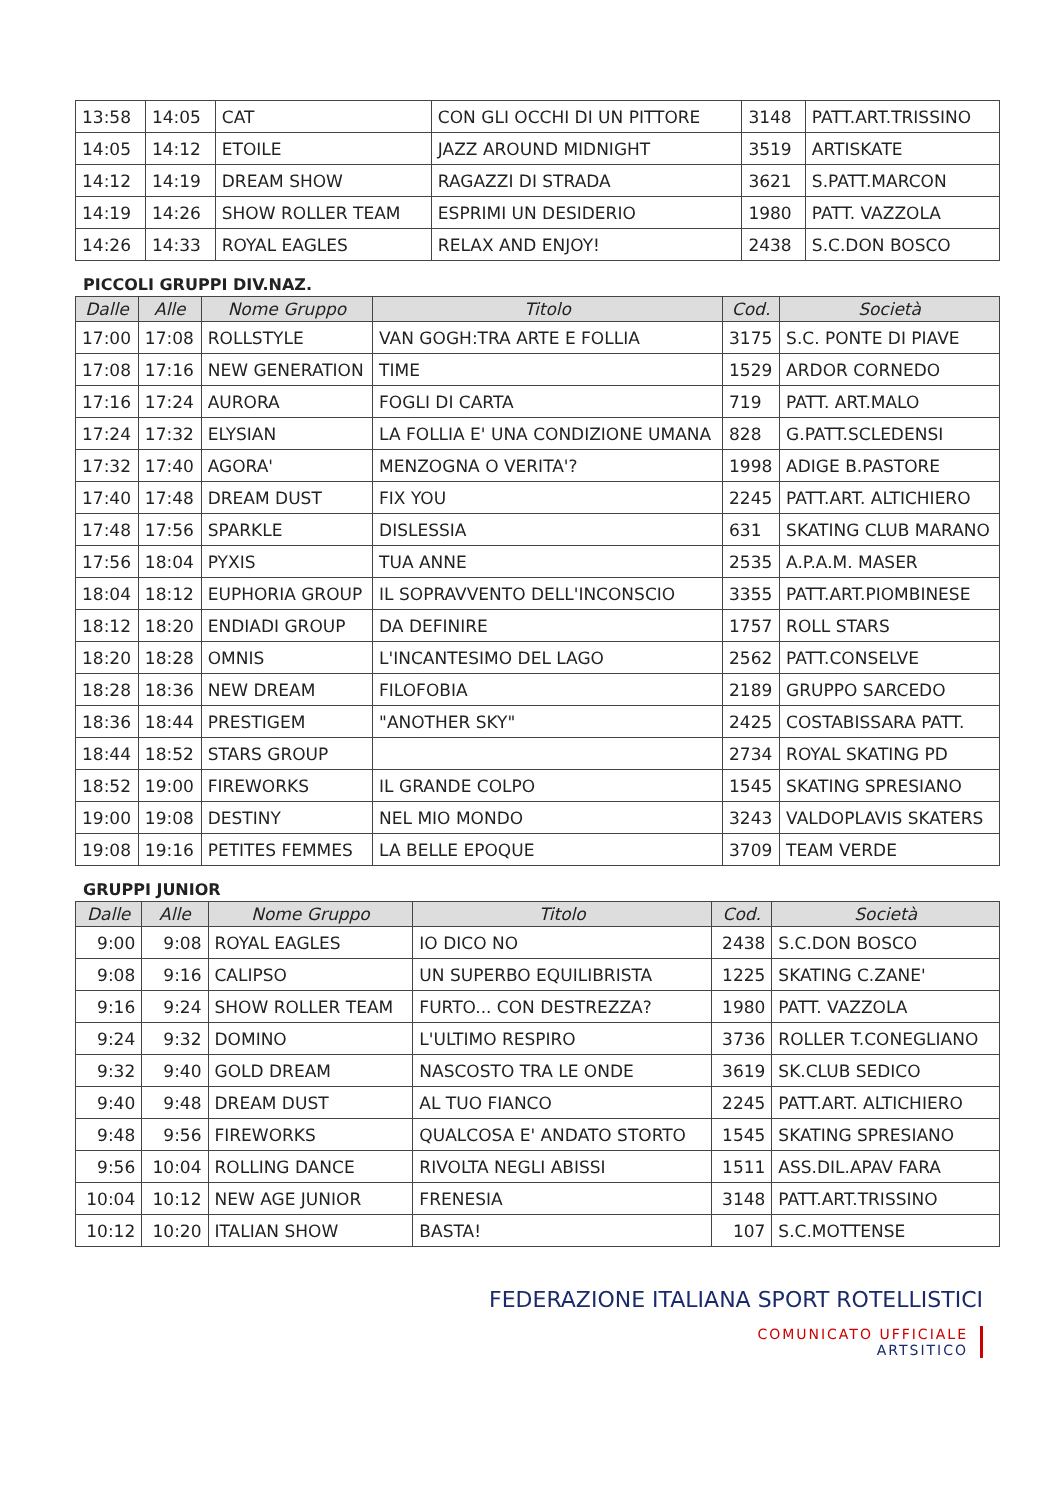| 13:58 | 14:05 | CAT | CON GLI OCCHI DI UN PITTORE | 3148 | PATT.ART.TRISSINO |
| 14:05 | 14:12 | ETOILE | JAZZ AROUND MIDNIGHT | 3519 | ARTISKATE |
| 14:12 | 14:19 | DREAM SHOW | RAGAZZI DI STRADA | 3621 | S.PATT.MARCON |
| 14:19 | 14:26 | SHOW ROLLER TEAM | ESPRIMI UN DESIDERIO | 1980 | PATT. VAZZOLA |
| 14:26 | 14:33 | ROYAL EAGLES | RELAX AND ENJOY! | 2438 | S.C.DON BOSCO |
PICCOLI GRUPPI DIV.NAZ.
| Dalle | Alle | Nome Gruppo | Titolo | Cod. | Società |
| --- | --- | --- | --- | --- | --- |
| 17:00 | 17:08 | ROLLSTYLE | VAN GOGH:TRA ARTE E FOLLIA | 3175 | S.C. PONTE DI PIAVE |
| 17:08 | 17:16 | NEW GENERATION | TIME | 1529 | ARDOR CORNEDO |
| 17:16 | 17:24 | AURORA | FOGLI DI CARTA | 719 | PATT. ART.MALO |
| 17:24 | 17:32 | ELYSIAN | LA FOLLIA E' UNA CONDIZIONE UMANA | 828 | G.PATT.SCLEDENSI |
| 17:32 | 17:40 | AGORA' | MENZOGNA O VERITA'? | 1998 | ADIGE B.PASTORE |
| 17:40 | 17:48 | DREAM DUST | FIX YOU | 2245 | PATT.ART. ALTICHIERO |
| 17:48 | 17:56 | SPARKLE | DISLESSIA | 631 | SKATING CLUB MARANO |
| 17:56 | 18:04 | PYXIS | TUA ANNE | 2535 | A.P.A.M. MASER |
| 18:04 | 18:12 | EUPHORIA GROUP | IL SOPRAVVENTO DELL'INCONSCIO | 3355 | PATT.ART.PIOMBINESE |
| 18:12 | 18:20 | ENDIADI GROUP | DA DEFINIRE | 1757 | ROLL STARS |
| 18:20 | 18:28 | OMNIS | L'INCANTESIMO DEL LAGO | 2562 | PATT.CONSELVE |
| 18:28 | 18:36 | NEW DREAM | FILOFOBIA | 2189 | GRUPPO SARCEDO |
| 18:36 | 18:44 | PRESTIGEM | "ANOTHER SKY" | 2425 | COSTABISSARA PATT. |
| 18:44 | 18:52 | STARS GROUP | | 2734 | ROYAL SKATING PD |
| 18:52 | 19:00 | FIREWORKS | IL GRANDE COLPO | 1545 | SKATING SPRESIANO |
| 19:00 | 19:08 | DESTINY | NEL MIO MONDO | 3243 | VALDOPLAVIS SKATERS |
| 19:08 | 19:16 | PETITES FEMMES | LA BELLE EPOQUE | 3709 | TEAM VERDE |
GRUPPI JUNIOR
| Dalle | Alle | Nome Gruppo | Titolo | Cod. | Società |
| --- | --- | --- | --- | --- | --- |
| 9:00 | 9:08 | ROYAL EAGLES | IO DICO NO | 2438 | S.C.DON BOSCO |
| 9:08 | 9:16 | CALIPSO | UN SUPERBO EQUILIBRISTA | 1225 | SKATING C.ZANE' |
| 9:16 | 9:24 | SHOW ROLLER TEAM | FURTO... CON DESTREZZA? | 1980 | PATT. VAZZOLA |
| 9:24 | 9:32 | DOMINO | L'ULTIMO RESPIRO | 3736 | ROLLER T.CONEGLIANO |
| 9:32 | 9:40 | GOLD DREAM | NASCOSTO TRA LE ONDE | 3619 | SK.CLUB SEDICO |
| 9:40 | 9:48 | DREAM DUST | AL TUO FIANCO | 2245 | PATT.ART. ALTICHIERO |
| 9:48 | 9:56 | FIREWORKS | QUALCOSA E' ANDATO STORTO | 1545 | SKATING SPRESIANO |
| 9:56 | 10:04 | ROLLING DANCE | RIVOLTA NEGLI ABISSI | 1511 | ASS.DIL.APAV FARA |
| 10:04 | 10:12 | NEW AGE JUNIOR | FRENESIA | 3148 | PATT.ART.TRISSINO |
| 10:12 | 10:20 | ITALIAN SHOW | BASTA! | 107 | S.C.MOTTENSE |
FEDERAZIONE ITALIANA SPORT ROTELLISTICI
COMUNICATO UFFICIALE
ARTSITICO